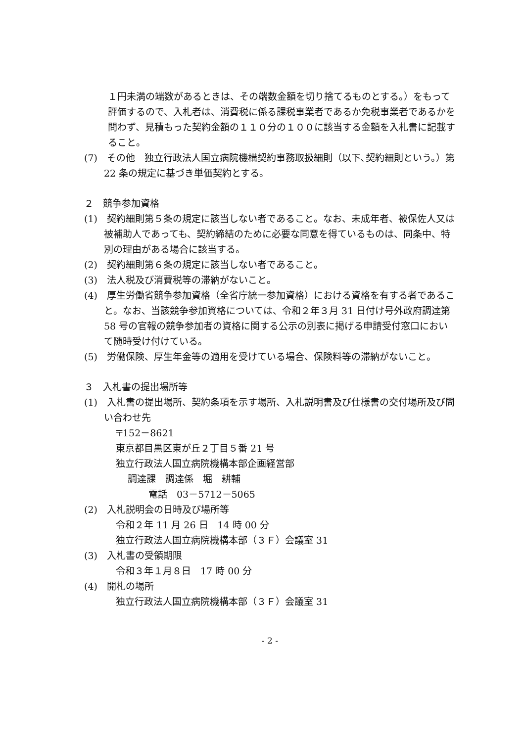１円未満の端数があるときは、その端数金額を切り捨てるものとする。）をもって評価するので、入札者は、消費税に係る課税事業者であるか免税事業者であるかを問わず、見積もった契約金額の１１０分の１００に該当する金額を入札書に記載すること。
(7)　その他　独立行政法人国立病院機構契約事務取扱細則（以下､契約細則という。）第 22 条の規定に基づき単価契約とする。
２　競争参加資格
(1)　契約細則第５条の規定に該当しない者であること。なお、未成年者、被保佐人又は被補助人であっても、契約締結のために必要な同意を得ているものは、同条中、特別の理由がある場合に該当する。
(2)　契約細則第６条の規定に該当しない者であること。
(3)　法人税及び消費税等の滞納がないこと。
(4)　厚生労働省競争参加資格（全省庁統一参加資格）における資格を有する者であること。なお、当該競争参加資格については、令和２年３月 31 日付け号外政府調達第 58 号の官報の競争参加者の資格に関する公示の別表に掲げる申請受付窓口において随時受け付けている。
(5)　労働保険、厚生年金等の適用を受けている場合、保険料等の滞納がないこと。
３　入札書の提出場所等
(1)　入札書の提出場所、契約条項を示す場所、入札説明書及び仕様書の交付場所及び問い合わせ先
〒152－8621
東京都目黒区東が丘２丁目５番 21 号
独立行政法人国立病院機構本部企画経営部
調達課　調達係　堀　耕輔
電話　03－5712－5065
(2)　入札説明会の日時及び場所等
令和２年 11 月 26 日　14 時 00 分
独立行政法人国立病院機構本部（３Ｆ）会議室 31
(3)　入札書の受領期限
令和３年１月８日　17 時 00 分
(4)　開札の場所
独立行政法人国立病院機構本部（３Ｆ）会議室 31
- 2 -